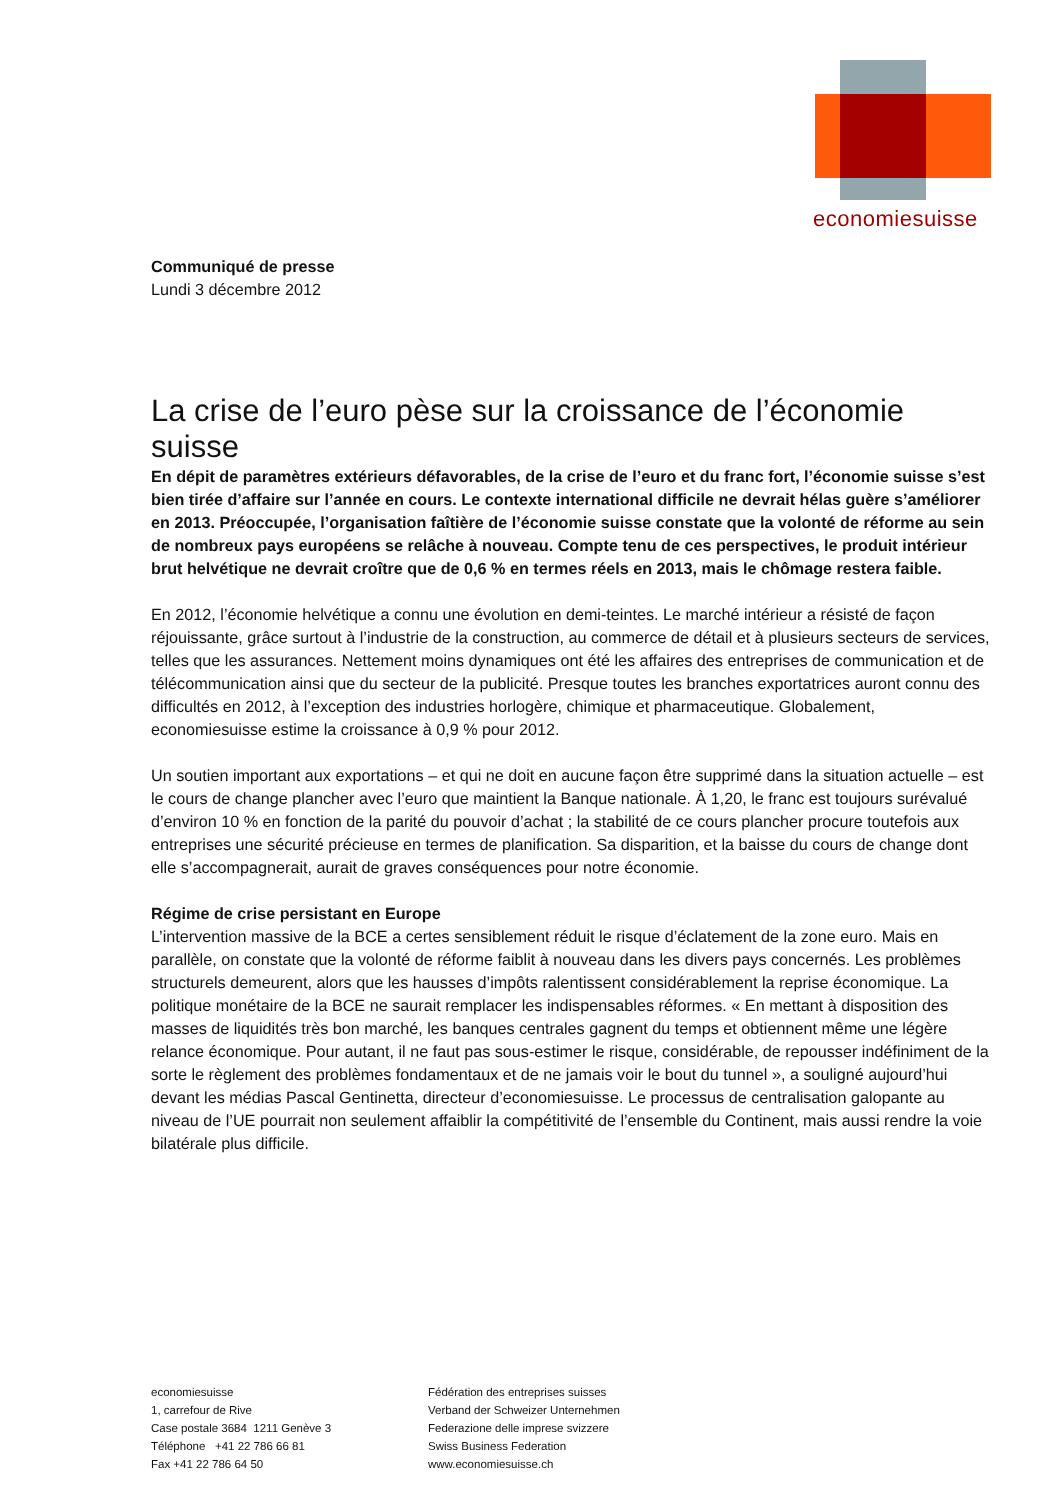economiesuisse
Communiqué de presse
Lundi 3 décembre 2012
La crise de l’euro pèse sur la croissance de l’économie suisse
En dépit de paramètres extérieurs défavorables, de la crise de l’euro et du franc fort, l’économie suisse s’est bien tirée d’affaire sur l’année en cours. Le contexte international difficile ne devrait hélas guère s’améliorer en 2013. Préoccupée, l’organisation faîtière de l’économie suisse constate que la volonté de réforme au sein de nombreux pays européens se relâche à nouveau. Compte tenu de ces perspectives, le produit intérieur brut helvétique ne devrait croître que de 0,6 % en termes réels en 2013, mais le chômage restera faible.
En 2012, l’économie helvétique a connu une évolution en demi-teintes. Le marché intérieur a résisté de façon réjouissante, grâce surtout à l’industrie de la construction, au commerce de détail et à plusieurs secteurs de services, telles que les assurances. Nettement moins dynamiques ont été les affaires des entreprises de communication et de télécommunication ainsi que du secteur de la publicité. Presque toutes les branches exportatrices auront connu des difficultés en 2012, à l’exception des industries horlogère, chimique et pharmaceutique. Globalement, economiesuisse estime la croissance à 0,9 % pour 2012.
Un soutien important aux exportations – et qui ne doit en aucune façon être supprimé dans la situation actuelle – est le cours de change plancher avec l’euro que maintient la Banque nationale. À 1,20, le franc est toujours surévalué d’environ 10 % en fonction de la parité du pouvoir d’achat ; la stabilité de ce cours plancher procure toutefois aux entreprises une sécurité précieuse en termes de planification. Sa disparition, et la baisse du cours de change dont elle s’accompagnerait, aurait de graves conséquences pour notre économie.
Régime de crise persistant en Europe
L’intervention massive de la BCE a certes sensiblement réduit le risque d’éclatement de la zone euro. Mais en parallèle, on constate que la volonté de réforme faiblit à nouveau dans les divers pays concernés. Les problèmes structurels demeurent, alors que les hausses d’impôts ralentissent considérablement la reprise économique. La politique monétaire de la BCE ne saurait remplacer les indispensables réformes. « En mettant à disposition des masses de liquidités très bon marché, les banques centrales gagnent du temps et obtiennent même une légère relance économique. Pour autant, il ne faut pas sous-estimer le risque, considérable, de repousser indéfiniment de la sorte le règlement des problèmes fondamentaux et de ne jamais voir le bout du tunnel », a souligné aujourd’hui devant les médias Pascal Gentinetta, directeur d’economiesuisse. Le processus de centralisation galopante au niveau de l’UE pourrait non seulement affaiblir la compétitivité de l’ensemble du Continent, mais aussi rendre la voie bilatérale plus difficile.
economiesuisse
1, carrefour de Rive
Case postale 3684 1211 Genève 3
Téléphone +41 22 786 66 81
Fax +41 22 786 64 50
Fédération des entreprises suisses
Verband der Schweizer Unternehmen
Federazione delle imprese svizzere
Swiss Business Federation
www.economiesuisse.ch